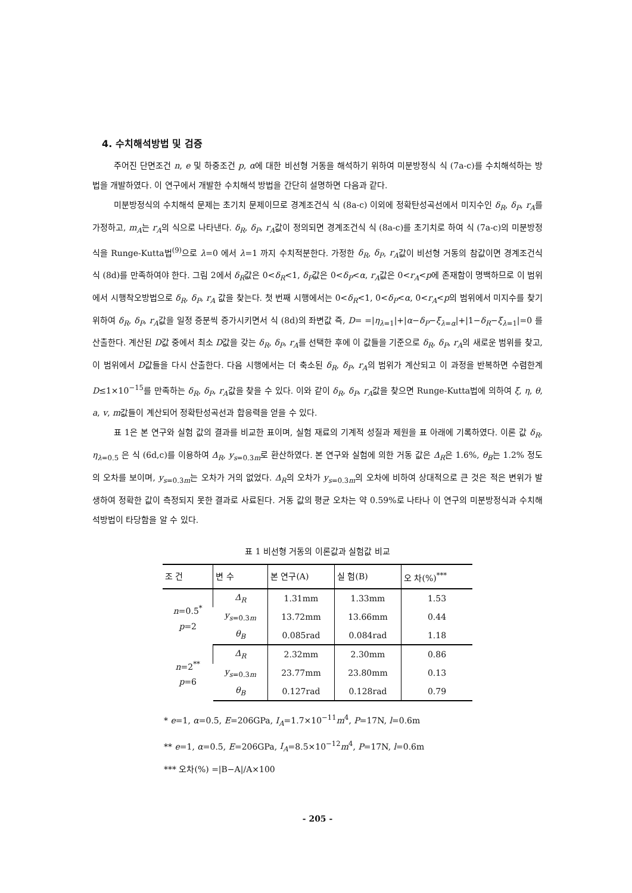4. 수치해석방법 및 검증
주어진 단면조건 n, e 및 하중조건 p, α에 대한 비선형 거동을 해석하기 위하여 미분방정식 식 (7a-c)를 수치해석하는 방법을 개발하였다. 이 연구에서 개발한 수치해석 방법을 간단히 설명하면 다음과 같다.
미분방정식의 수치해석 문제는 초기치 문제이므로 경계조건식 식 (8a-c) 이외에 정확탄성곡선에서 미지수인 δ<sub>R</sub>, δ<sub>P</sub>, r<sub>A</sub>를 가정하고, m<sub>A</sub>는 r<sub>A</sub>의 식으로 나타낸다. δ<sub>R</sub>, δ<sub>P</sub>, r<sub>A</sub>값이 정의되면 경계조건식 식 (8a-c)를 초기치로 하여 식 (7a-c)의 미분방정식을 Runge-Kutta법<sup>(9)</sup>으로 λ=0 에서 λ=1 까지 수치적분한다. 가정한 δ<sub>R</sub>, δ<sub>P</sub>, r<sub>A</sub>값이 비선형 거동의 참값이면 경계조건식 식 (8d)를 만족하여야 한다. 그림 2에서 δ<sub>R</sub>값은 0<δ<sub>R</sub><1, δ<sub>P</sub>값은 0<δ<sub>P</sub><α, r<sub>A</sub>값은 0<r<sub>A</sub><p에 존재함이 명백하므로 이 범위에서 시행착오방법으로 δ<sub>R</sub>, δ<sub>P</sub>, r<sub>A</sub> 값을 찾는다. 첫 번째 시행에서는 0<δ<sub>R</sub><1, 0<δ<sub>P</sub><α, 0<r<sub>A</sub><p의 범위에서 미지수를 찾기 위하여 δ<sub>R</sub>, δ<sub>P</sub>, r<sub>A</sub>값을 일정 증분씩 증가시키면서 식 (8d)의 좌변값 즉, D= =|η<sub>λ=1</sub>|+|α−δ<sub>P</sub>−ξ<sub>λ=α</sub>|+|1−δ<sub>R</sub>−ξ<sub>λ=1</sub>|=0 를 산출한다. 계산된 D값 중에서 최소 D값을 갖는 δ<sub>R</sub>, δ<sub>P</sub>, r<sub>A</sub>를 선택한 후에 이 값들을 기준으로 δ<sub>R</sub>, δ<sub>P</sub>, r<sub>A</sub>의 새로운 범위를 찾고, 이 범위에서 D값들을 다시 산출한다. 다음 시행에서는 더 축소된 δ<sub>R</sub>, δ<sub>P</sub>, r<sub>A</sub>의 범위가 계산되고 이 과정을 반복하면 수렴한계 D≤1×10<sup>−15</sup>를 만족하는 δ<sub>R</sub>, δ<sub>P</sub>, r<sub>A</sub>값을 찾을 수 있다. 이와 같이 δ<sub>R</sub>, δ<sub>P</sub>, r<sub>A</sub>값을 찾으면 Runge-Kutta법에 의하여 ξ, η, θ, a, v, m값들이 계산되어 정확탄성곡선과 합응력을 얻을 수 있다.
표 1은 본 연구와 실험 값의 결과를 비교한 표이며, 실험 재료의 기계적 성질과 제원을 표 아래에 기록하였다. 이론 값 δ<sub>R</sub>, η<sub>λ=0.5</sub> 은 식 (6d,c)를 이용하여 Δ<sub>R</sub>, y<sub>s=0.3m</sub>로 환산하였다. 본 연구와 실험에 의한 거동 값은 Δ<sub>R</sub>은 1.6%, θ<sub>B</sub>는 1.2% 정도의 오차를 보이며, y<sub>s=0.3m</sub>는 오차가 거의 없었다. Δ<sub>R</sub>의 오차가 y<sub>s=0.3m</sub>의 오차에 비하여 상대적으로 큰 것은 적은 변위가 발생하여 정확한 값이 측정되지 못한 결과로 사료된다. 거동 값의 평균 오차는 약 0.59%로 나타나 이 연구의 미분방정식과 수치해석방법이 타당함을 알 수 있다.
표 1 비선형 거동의 이론값과 실험값 비교
| 조 건 | 변 수 | 본 연구(A) | 실 험(B) | 오 차(%)<sup>***</sup> |
| --- | --- | --- | --- | --- |
| n =0.5<sup>*</sup> p =2 | Δ<sub>R</sub> | 1.31mm | 1.33mm | 1.53 |
| | y<sub>s=0.3m</sub> | 13.72mm | 13.66mm | 0.44 |
| | θ<sub>B</sub> | 0.085rad | 0.084rad | 1.18 |
| n =2<sup>**</sup> p =6 | Δ<sub>R</sub> | 2.32mm | 2.30mm | 0.86 |
| | y<sub>s=0.3m</sub> | 23.77mm | 23.80mm | 0.13 |
| | θ<sub>B</sub> | 0.127rad | 0.128rad | 0.79 |
* e=1, α=0.5, E=206GPa, I<sub>A</sub>=1.7×10<sup>−11</sup>m<sup>4</sup>, P=17N, l=0.6m
** e=1, α=0.5, E=206GPa, I<sub>A</sub>=8.5×10<sup>−12</sup>m<sup>4</sup>, P=17N, l=0.6m
*** 오차(%) =|B−A|/A×100
- 205 -